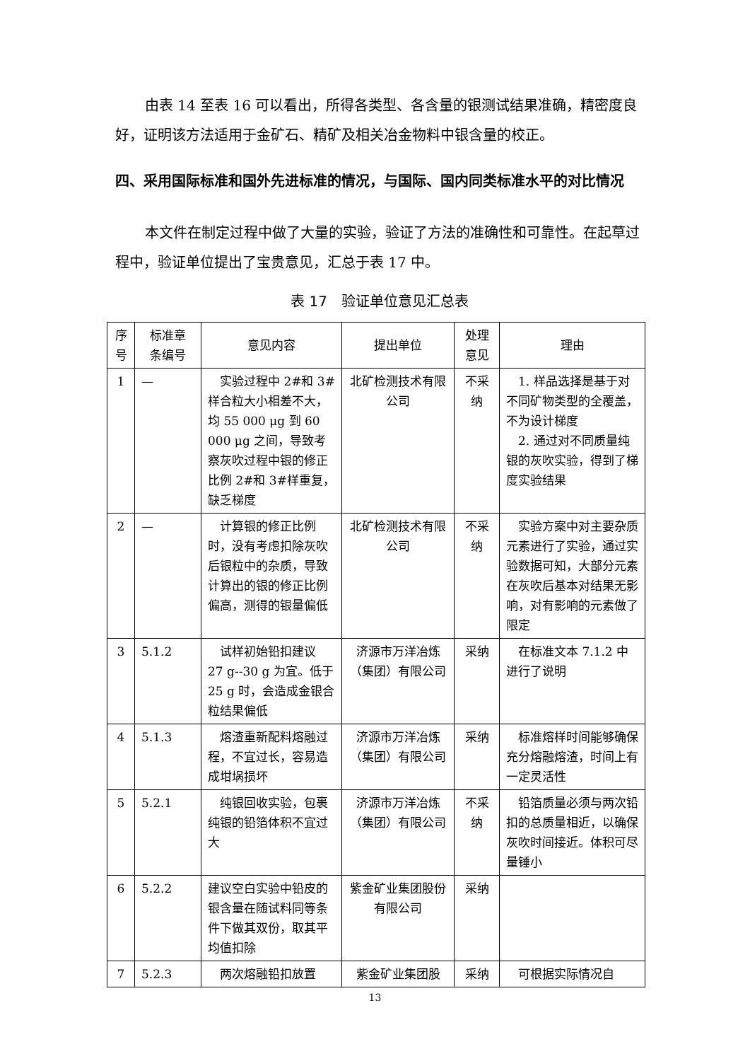由表 14 至表 16 可以看出，所得各类型、各含量的银测试结果准确，精密度良好，证明该方法适用于金矿石、精矿及相关冶金物料中银含量的校正。
四、采用国际标准和国外先进标准的情况，与国际、国内同类标准水平的对比情况
本文件在制定过程中做了大量的实验，验证了方法的准确性和可靠性。在起草过程中，验证单位提出了宝贵意见，汇总于表 17 中。
表 17　验证单位意见汇总表
| 序 号 | 标准章 条编号 | 意见内容 | 提出单位 | 处理 意见 | 理由 |
| --- | --- | --- | --- | --- | --- |
| 1 | — | 实验过程中 2#和 3#样合粒大小相差不大，均 55 000 μg 到 60 000 μg 之间，导致考察灰吹过程中银的修正比例 2#和 3#样重复，缺乏梯度 | 北矿检测技术有限公司 | 不采纳 | 1. 样品选择是基于对不同矿物类型的全覆盖，不为设计梯度 2. 通过对不同质量纯银的灰吹实验，得到了梯度实验结果 |
| 2 | — | 计算银的修正比例时，没有考虑扣除灰吹后银粒中的杂质，导致计算出的银的修正比例偏高，测得的银量偏低 | 北矿检测技术有限公司 | 不采纳 | 实验方案中对主要杂质元素进行了实验，通过实验数据可知，大部分元素在灰吹后基本对结果无影响，对有影响的元素做了限定 |
| 3 | 5.1.2 | 试样初始铅扣建议 27 g--30 g 为宜。低于 25 g 时，会造成金银合粒结果偏低 | 济源市万洋冶炼（集团）有限公司 | 采纳 | 在标准文本 7.1.2 中进行了说明 |
| 4 | 5.1.3 | 熔渣重新配料熔融过程，不宜过长，容易造成坩埚损坏 | 济源市万洋冶炼（集团）有限公司 | 采纳 | 标准熔样时间能够确保充分熔融熔渣，时间上有一定灵活性 |
| 5 | 5.2.1 | 纯银回收实验，包裹纯银的铅箔体积不宜过大 | 济源市万洋冶炼（集团）有限公司 | 不采纳 | 铅箔质量必须与两次铅扣的总质量相近，以确保灰吹时间接近。体积可尽量锤小 |
| 6 | 5.2.2 | 建议空白实验中铅皮的银含量在随试料同等条件下做其双份，取其平均值扣除 | 紫金矿业集团股份有限公司 | 采纳 | |
| 7 | 5.2.3 | 两次熔融铅扣放置 | 紫金矿业集团股 | 采纳 | 可根据实际情况自 |
13